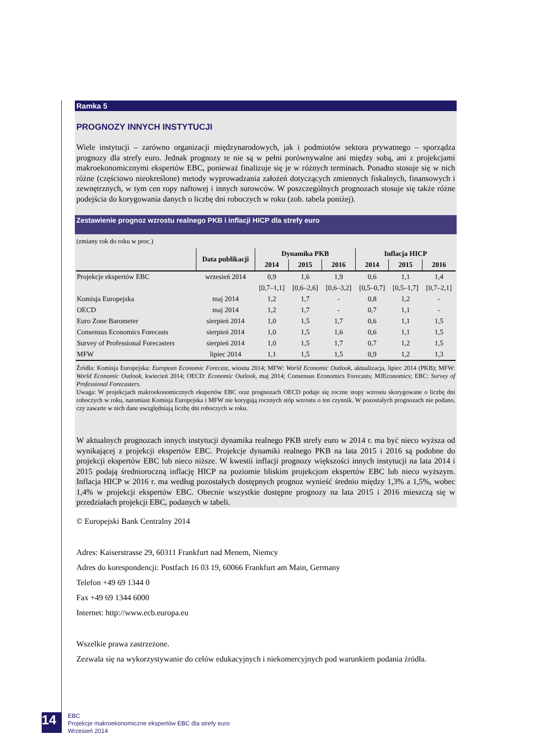Ramka 5
PROGNOZY INNYCH INSTYTUCJI
Wiele instytucji – zarówno organizacji międzynarodowych, jak i podmiotów sektora prywatnego – sporządza prognozy dla strefy euro. Jednak prognozy te nie są w pełni porównywalne ani między sobą, ani z projekcjami makroekonomicznymi ekspertów EBC, ponieważ finalizuje się je w różnych terminach. Ponadto stosuje się w nich różne (częściowo nieokreślone) metody wyprowadzania założeń dotyczących zmiennych fiskalnych, finansowych i zewnętrznych, w tym cen ropy naftowej i innych surowców. W poszczególnych prognozach stosuje się także różne podejścia do korygowania danych o liczbę dni roboczych w roku (zob. tabela poniżej).
Zestawienie prognoz wzrostu realnego PKB i inflacji HICP dla strefy euro
(zmiany rok do roku w proc.)
| | Data publikacji | Dynamika PKB | | | Inflacja HICP | | |
| --- | --- | --- | --- | --- | --- | --- | --- |
| | | 2014 | 2015 | 2016 | 2014 | 2015 | 2016 |
| Projekcje ekspertów EBC | wrzesień 2014 | 0,9 | 1,6 | 1,9 | 0,6 | 1,1 | 1,4 |
| | | [0,7–1,1] | [0,6–2,6] | [0,6–3,2] | [0,5–0,7] | [0,5–1,7] | [0,7–2,1] |
| Komisja Europejska | maj 2014 | 1,2 | 1,7 | - | 0,8 | 1,2 | - |
| OECD | maj 2014 | 1,2 | 1,7 | - | 0,7 | 1,1 | - |
| Euro Zone Barometer | sierpień 2014 | 1,0 | 1,5 | 1,7 | 0,6 | 1,1 | 1,5 |
| Consensus Economics Forecasts | sierpień 2014 | 1,0 | 1,5 | 1,6 | 0,6 | 1,1 | 1,5 |
| Survey of Professional Forecasters | sierpień 2014 | 1,0 | 1,5 | 1,7 | 0,7 | 1,2 | 1,5 |
| MFW | lipiec 2014 | 1,1 | 1,5 | 1,5 | 0,9 | 1,2 | 1,3 |
Źródła: Komisja Europejska: European Economic Forecast, wiosna 2014; MFW: World Economic Outlook, aktualizacja, lipiec 2014 (PKB); MFW: World Economic Outlook, kwiecień 2014; OECD: Economic Outlook, maj 2014; Consensus Economics Forecasts; MJEconomics; EBC: Survey of Professional Forecasters.
Uwaga: W projekcjach makroekonomicznych ekspertów EBC oraz prognozach OECD podaje się roczne stopy wzrostu skorygowane o liczbę dni roboczych w roku, natomiast Komisja Europejska i MFW nie korygują rocznych stóp wzrostu o ten czynnik. W pozostałych prognozach nie podano, czy zawarte w nich dane uwzględniają liczbę dni roboczych w roku.
W aktualnych prognozach innych instytucji dynamika realnego PKB strefy euro w 2014 r. ma być nieco wyższa od wynikającej z projekcji ekspertów EBC. Projekcje dynamiki realnego PKB na lata 2015 i 2016 są podobne do projekcji ekspertów EBC lub nieco niższe. W kwestii inflacji prognozy większości innych instytucji na lata 2014 i 2015 podają średnioroczną inflację HICP na poziomie bliskim projekcjom ekspertów EBC lub nieco wyższym. Inflacja HICP w 2016 r. ma według pozostałych dostępnych prognoz wynieść średnio między 1,3% a 1,5%, wobec 1,4% w projekcji ekspertów EBC. Obecnie wszystkie dostępne prognozy na lata 2015 i 2016 mieszczą się w przedziałach projekcji EBC, podanych w tabeli.
© Europejski Bank Centralny 2014
Adres: Kaiserstrasse 29, 60311 Frankfurt nad Menem, Niemcy
Adres do korespondencji: Postfach 16 03 19, 60066 Frankfurt am Main, Germany
Telefon +49 69 1344 0
Fax +49 69 1344 6000
Internet: http://www.ecb.europa.eu
Wszelkie prawa zastrzeżone.
Zezwala się na wykorzystywanie do celów edukacyjnych i niekomercyjnych pod warunkiem podania źródła.
14
EBC
Projekcje makroekonomiczne ekspertów EBC dla strefy euro
Wrzesień 2014